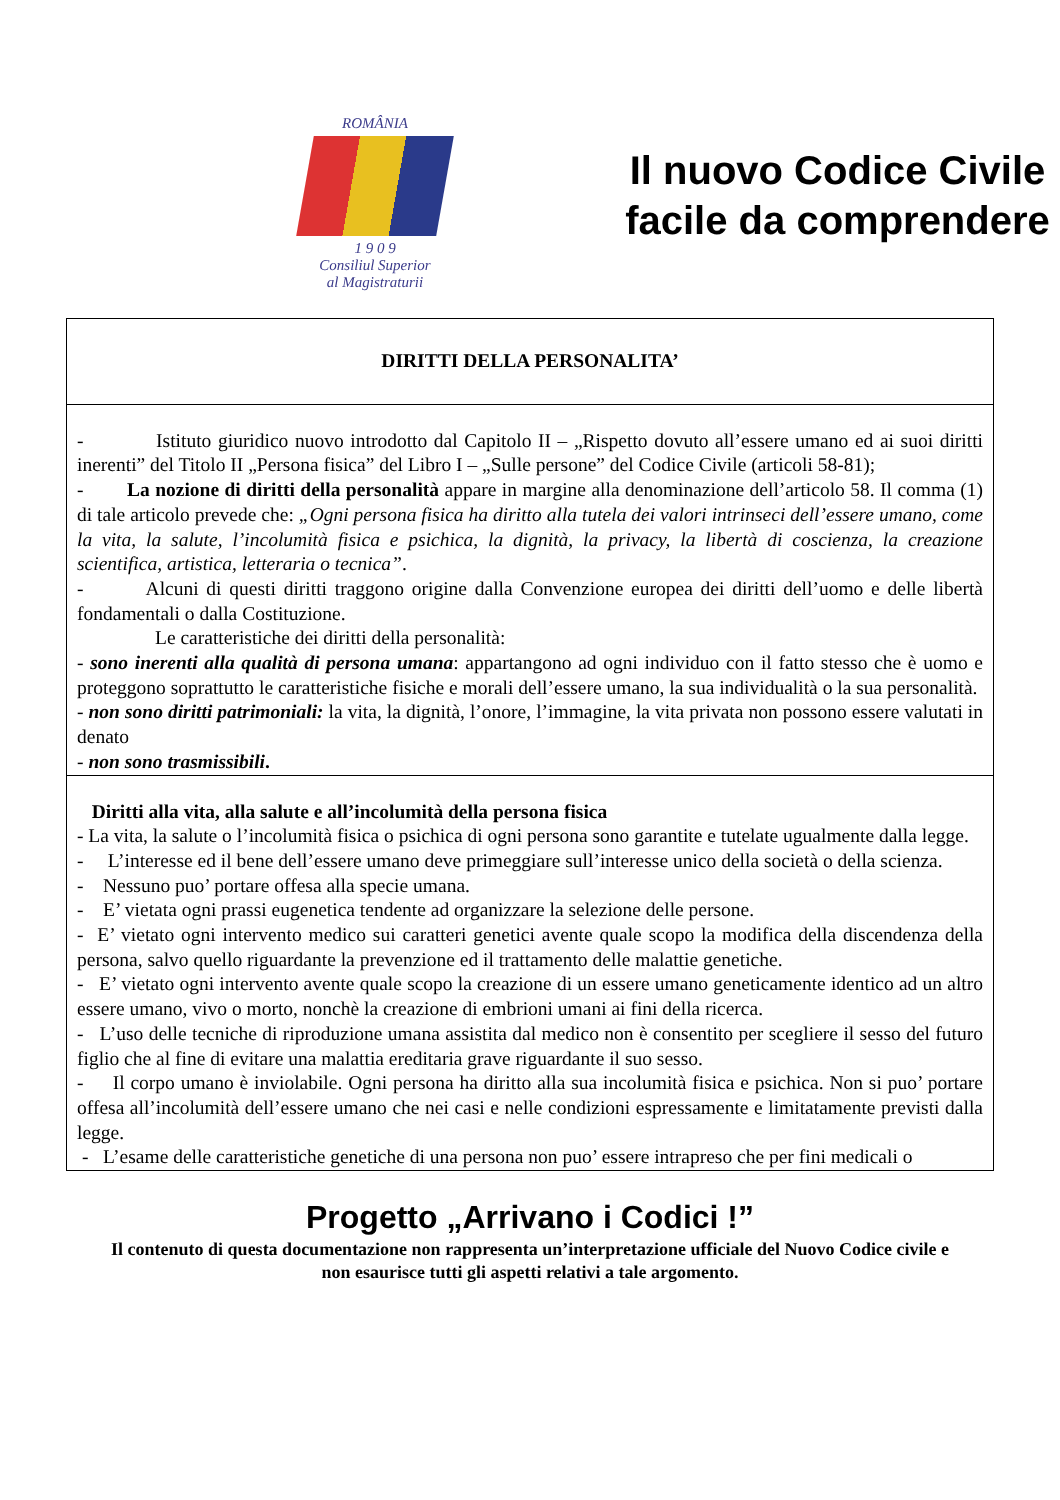ROMÂNIA
1 9 0 9
Consiliul Superior
al Magistraturii
Il nuovo Codice Civile
facile da comprendere
DIRITTI DELLA PERSONALITA’
- Istituto giuridico nuovo introdotto dal Capitolo II – „Rispetto dovuto all’essere umano ed ai suoi diritti inerenti” del Titolo II „Persona fisica” del Libro I – „Sulle persone” del Codice Civile (articoli 58-81);
- La nozione di diritti della personalità appare in margine alla denominazione dell’articolo 58. Il comma (1) di tale articolo prevede che: „Ogni persona fisica ha diritto alla tutela dei valori intrinseci dell’essere umano, come la vita, la salute, l’incolumità fisica e psichica, la dignità, la privacy, la libertà di coscienza, la creazione scientifica, artistica, letteraria o tecnica”.
- Alcuni di questi diritti traggono origine dalla Convenzione europea dei diritti dell’uomo e delle libertà fondamentali o dalla Costituzione.
Le caratteristiche dei diritti della personalità:
- sono inerenti alla qualità di persona umana: appartangono ad ogni individuo con il fatto stesso che è uomo e proteggono soprattutto le caratteristiche fisiche e morali dell’essere umano, la sua individualità o la sua personalità.
- non sono diritti patrimoniali: la vita, la dignità, l’onore, l’immagine, la vita privata non possono essere valutati in denato
- non sono trasmissibili.
Diritti alla vita, alla salute e all’incolumità della persona fisica
- La vita, la salute o l’incolumità fisica o psichica di ogni persona sono garantite e tutelate ugualmente dalla legge.
- L’interesse ed il bene dell’essere umano deve primeggiare sull’interesse unico della società o della scienza.
- Nessuno puo’ portare offesa alla specie umana.
- E’ vietata ogni prassi eugenetica tendente ad organizzare la selezione delle persone.
- E’ vietato ogni intervento medico sui caratteri genetici avente quale scopo la modifica della discendenza della persona, salvo quello riguardante la prevenzione ed il trattamento delle malattie genetiche.
- E’ vietato ogni intervento avente quale scopo la creazione di un essere umano geneticamente identico ad un altro essere umano, vivo o morto, nonchè la creazione di embrioni umani ai fini della ricerca.
- L’uso delle tecniche di riproduzione umana assistita dal medico non è consentito per scegliere il sesso del futuro figlio che al fine di evitare una malattia ereditaria grave riguardante il suo sesso.
- Il corpo umano è inviolabile. Ogni persona ha diritto alla sua incolumità fisica e psichica. Non si puo’ portare offesa all’incolumità dell’essere umano che nei casi e nelle condizioni espressamente e limitatamente previsti dalla legge.
- L’esame delle caratteristiche genetiche di una persona non puo’ essere intrapreso che per fini medicali o
Progetto „Arrivano i Codici !”
Il contenuto di questa documentazione non rappresenta un’interpretazione ufficiale del Nuovo Codice civile e
non esaurisce tutti gli aspetti relativi a tale argomento.